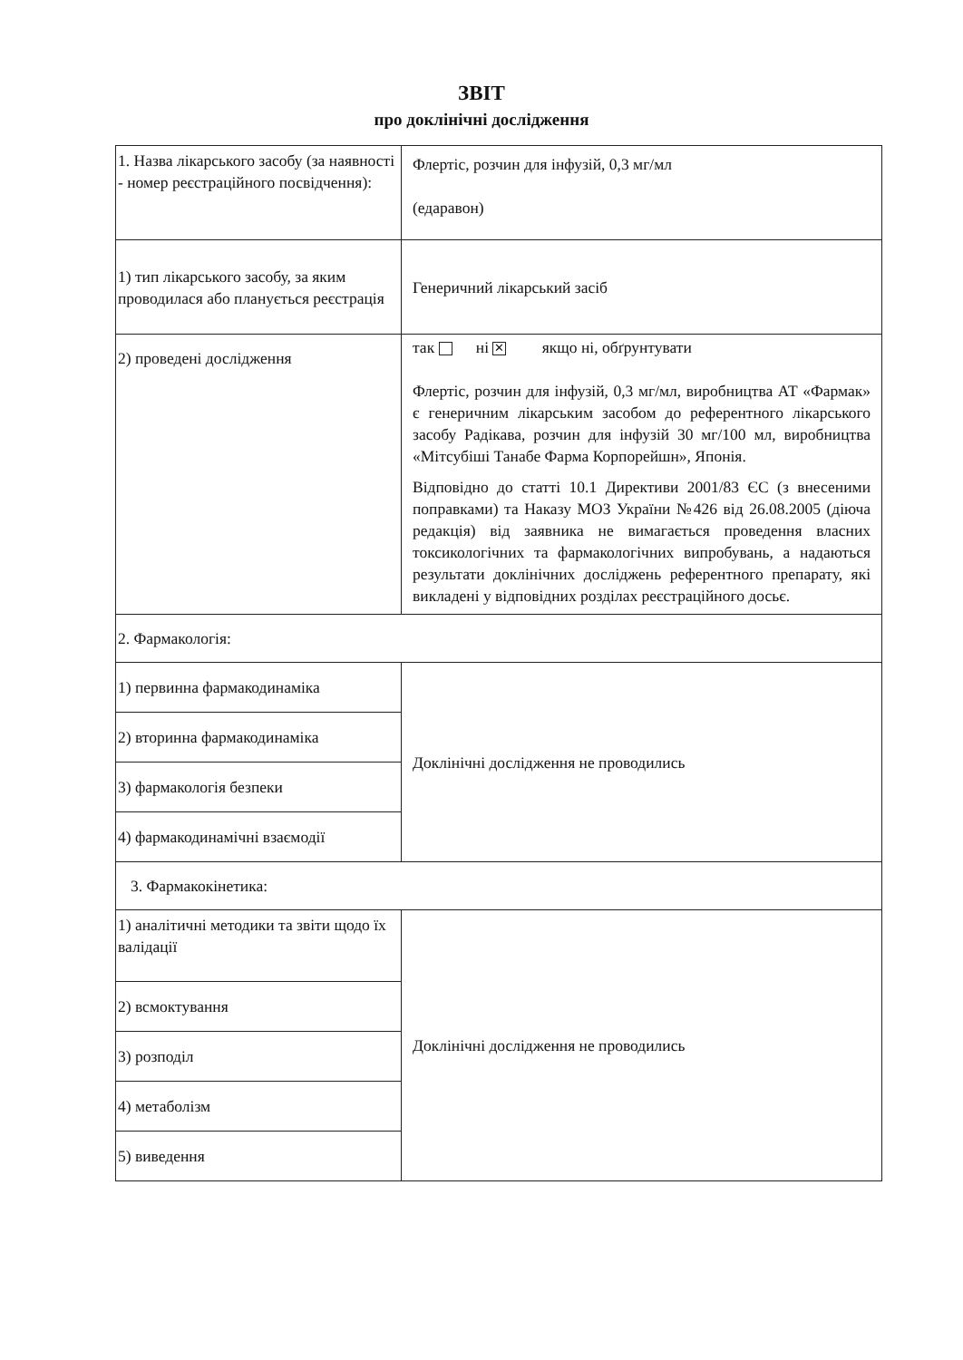ЗВІТ
про доклінічні дослідження
| 1. Назва лікарського засобу (за наявності - номер реєстраційного посвідчення): | Флертіс, розчин для інфузій, 0,3 мг/мл (едаравон) |
| 1) тип лікарського засобу, за яким проводилася або планується реєстрація | Генеричний лікарський засіб |
| 2) проведені дослідження | так ні ✕ якщо ні, обґрунтувати Флертіс, розчин для інфузій, 0,3 мг/мл, виробництва АТ «Фармак» є генеричним лікарським засобом до референтного лікарського засобу Радікава, розчин для інфузій 30 мг/100 мл, виробництва «Мітсубіші Танабе Фарма Корпорейшн», Японія. Відповідно до статті 10.1 Директиви 2001/83 ЄС (з внесеними поправками) та Наказу МОЗ України №426 від 26.08.2005 (діюча редакція) від заявника не вимагається проведення власних токсикологічних та фармакологічних випробувань, а надаються результати доклінічних досліджень референтного препарату, які викладені у відповідних розділах реєстраційного досьє. |
| 2. Фармакологія: | |
| 1) первинна фармакодинаміка | Доклінічні дослідження не проводились |
| 2) вторинна фармакодинаміка | |
| 3) фармакологія безпеки | |
| 4) фармакодинамічні взаємодії | |
| 3. Фармакокінетика: | |
| 1) аналітичні методики та звіти щодо їх валідації | Доклінічні дослідження не проводились |
| 2) всмоктування | |
| 3) розподіл | |
| 4) метаболізм | |
| 5) виведення | |